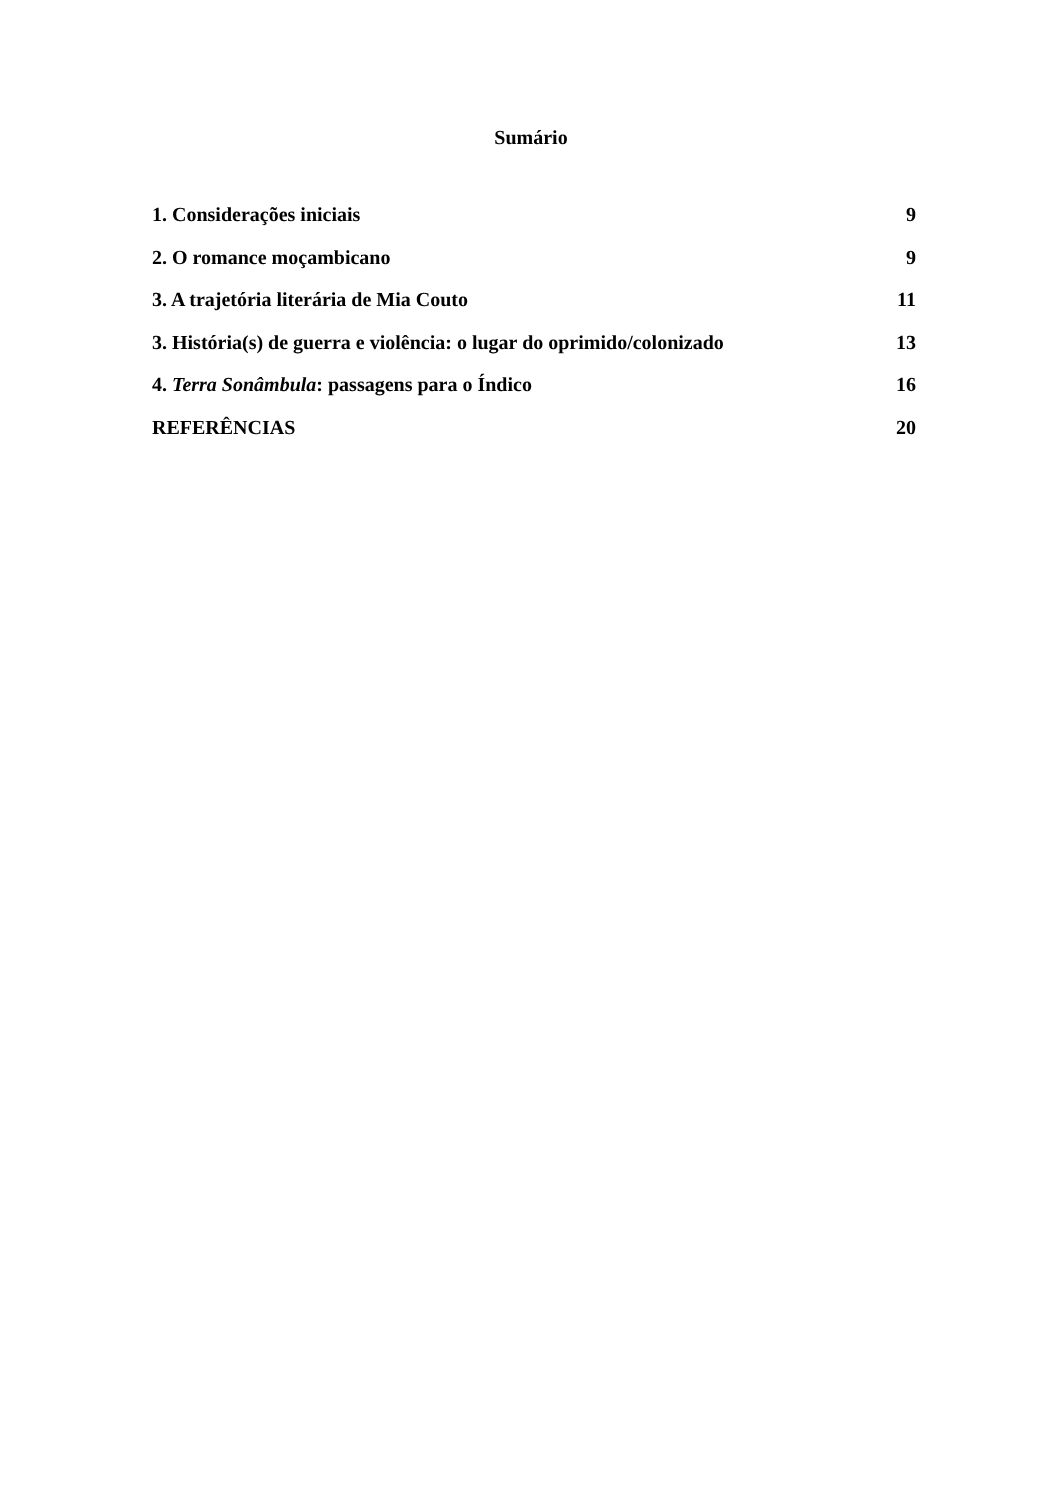Sumário
1. Considerações iniciais 9
2. O romance moçambicano 9
3. A trajetória literária de Mia Couto 11
3. História(s) de guerra e violência: o lugar do oprimido/colonizado 13
4. Terra Sonâmbula: passagens para o Índico 16
REFERÊNCIAS 20